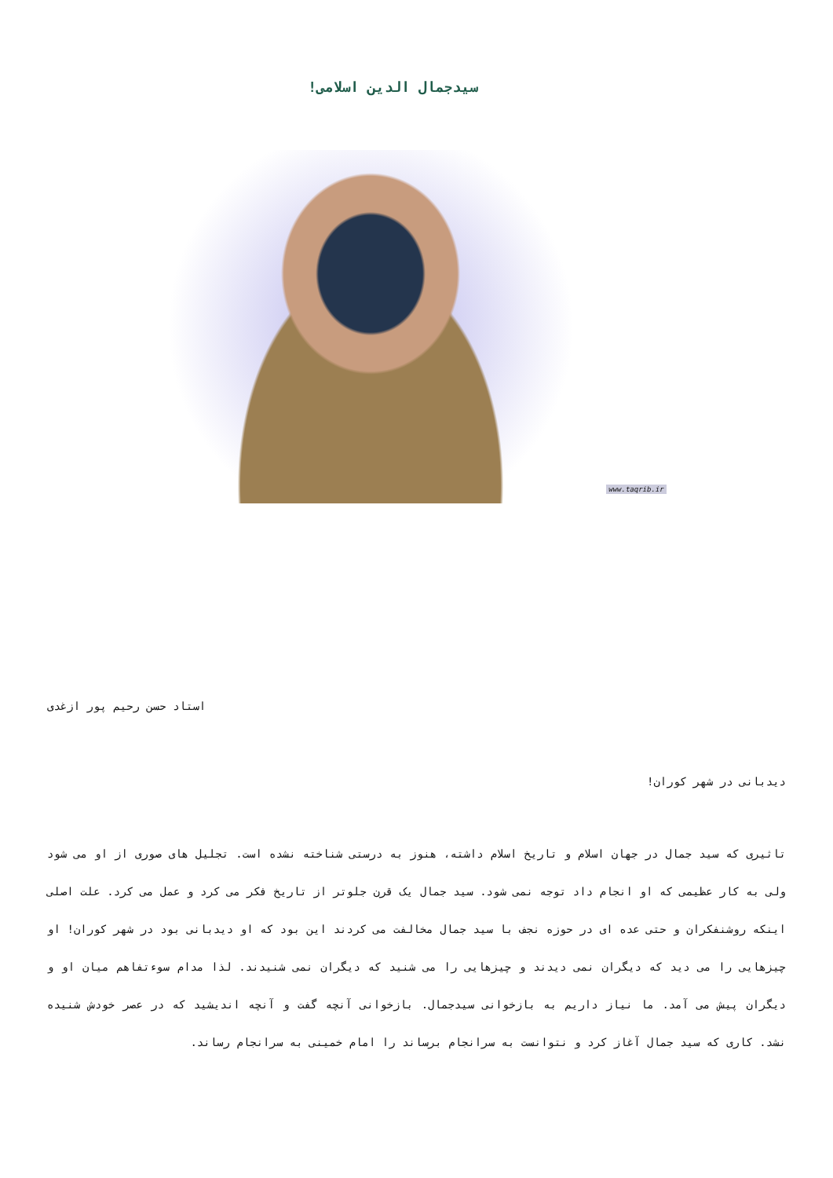سیدجمال الدین اسلامی!
www.taqrib.ir
استاد حسن رحیم پور ازغدی
دیدبانی در شهر کوران!
تاثیری که سید جمال در جهان اسلام و تاریخ اسلام داشته، هنوز به درستی شناخته نشده است. تجلیل های صوری از او می شود ولی به کار عظیمی که او انجام داد توجه نمی شود. سید جمال یک قرن جلوتر از تاریخ فکر می کرد و عمل می کرد. علت اصلی اینکه روشنفکران و حتی عده ای در حوزه نجف با سید جمال مخالفت می کردند این بود که او دیدبانی بود در شهر کوران! او چیزهایی را می دید که دیگران نمی دیدند و چیزهایی را می شنید که دیگران نمی شنیدند. لذا مدام سوءتفاهم میان او و دیگران پیش می آمد. ما نیاز داریم به بازخوانی سیدجمال. بازخوانی آنچه گفت و آنچه اندیشید که در عصر خودش شنیده نشد. کاری که سید جمال آغاز کرد و نتوانست به سرانجام برساند را امام خمینی به سرانجام رساند.